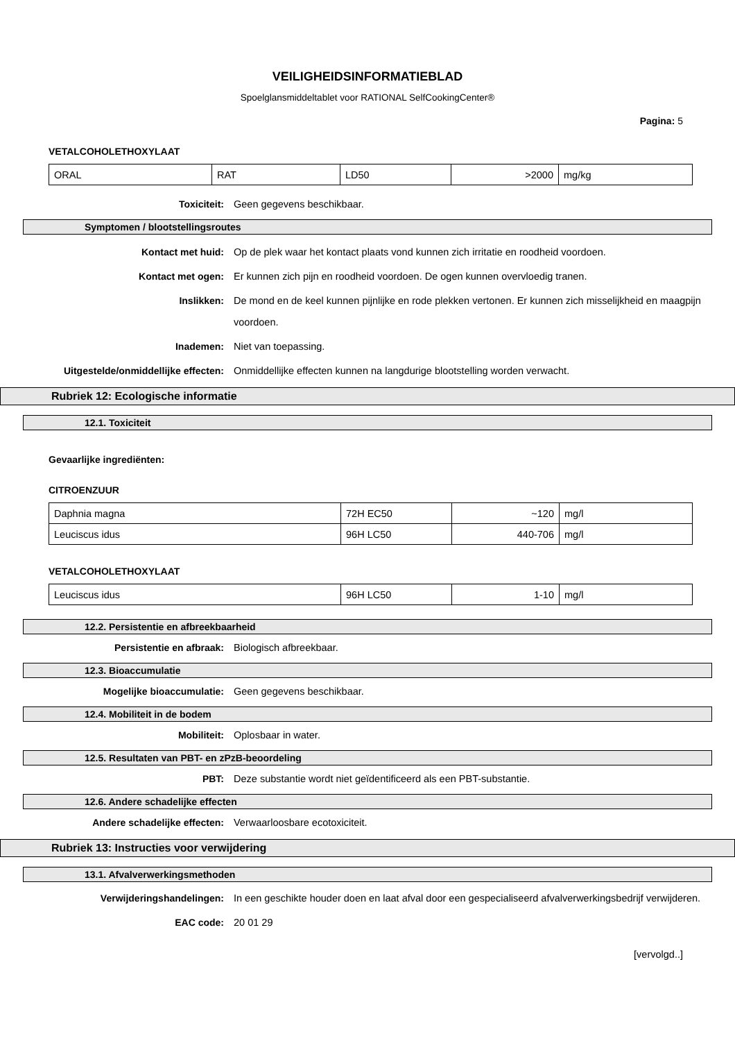VEILIGHEIDSINFORMATIEBLAD
Spoelglansmiddeltablet voor RATIONAL SelfCookingCenter®
Pagina: 5
VETALCOHOLETHOXYLAAT
| ORAL | RAT | LD50 | >2000 | mg/kg |
Toxiciteit: Geen gegevens beschikbaar.
Symptomen / blootstellingsroutes
Kontact met huid: Op de plek waar het kontact plaats vond kunnen zich irritatie en roodheid voordoen.
Kontact met ogen: Er kunnen zich pijn en roodheid voordoen. De ogen kunnen overvloedig tranen.
Inslikken: De mond en de keel kunnen pijnlijke en rode plekken vertonen. Er kunnen zich misselijkheid en maagpijn voordoen.
Inademen: Niet van toepassing.
Uitgestelde/onmiddellijke effecten: Onmiddellijke effecten kunnen na langdurige blootstelling worden verwacht.
Rubriek 12: Ecologische informatie
12.1. Toxiciteit
Gevaarlijke ingrediënten:
CITROENZUUR
| Daphnia magna | 72H EC50 | ~120 | mg/l |
| Leuciscus idus | 96H LC50 | 440-706 | mg/l |
VETALCOHOLETHOXYLAAT
| Leuciscus idus | 96H LC50 | 1-10 | mg/l |
12.2. Persistentie en afbreekbaarheid
Persistentie en afbraak: Biologisch afbreekbaar.
12.3. Bioaccumulatie
Mogelijke bioaccumulatie: Geen gegevens beschikbaar.
12.4. Mobiliteit in de bodem
Mobiliteit: Oplosbaar in water.
12.5. Resultaten van PBT- en zPzB-beoordeling
PBT: Deze substantie wordt niet geïdentificeerd als een PBT-substantie.
12.6. Andere schadelijke effecten
Andere schadelijke effecten: Verwaarloosbare ecotoxiciteit.
Rubriek 13: Instructies voor verwijdering
13.1. Afvalverwerkingsmethoden
Verwijderingshandelingen: In een geschikte houder doen en laat afval door een gespecialiseerd afvalverwerkingsbedrijf verwijderen.
EAC code: 20 01 29
[vervolgd..]